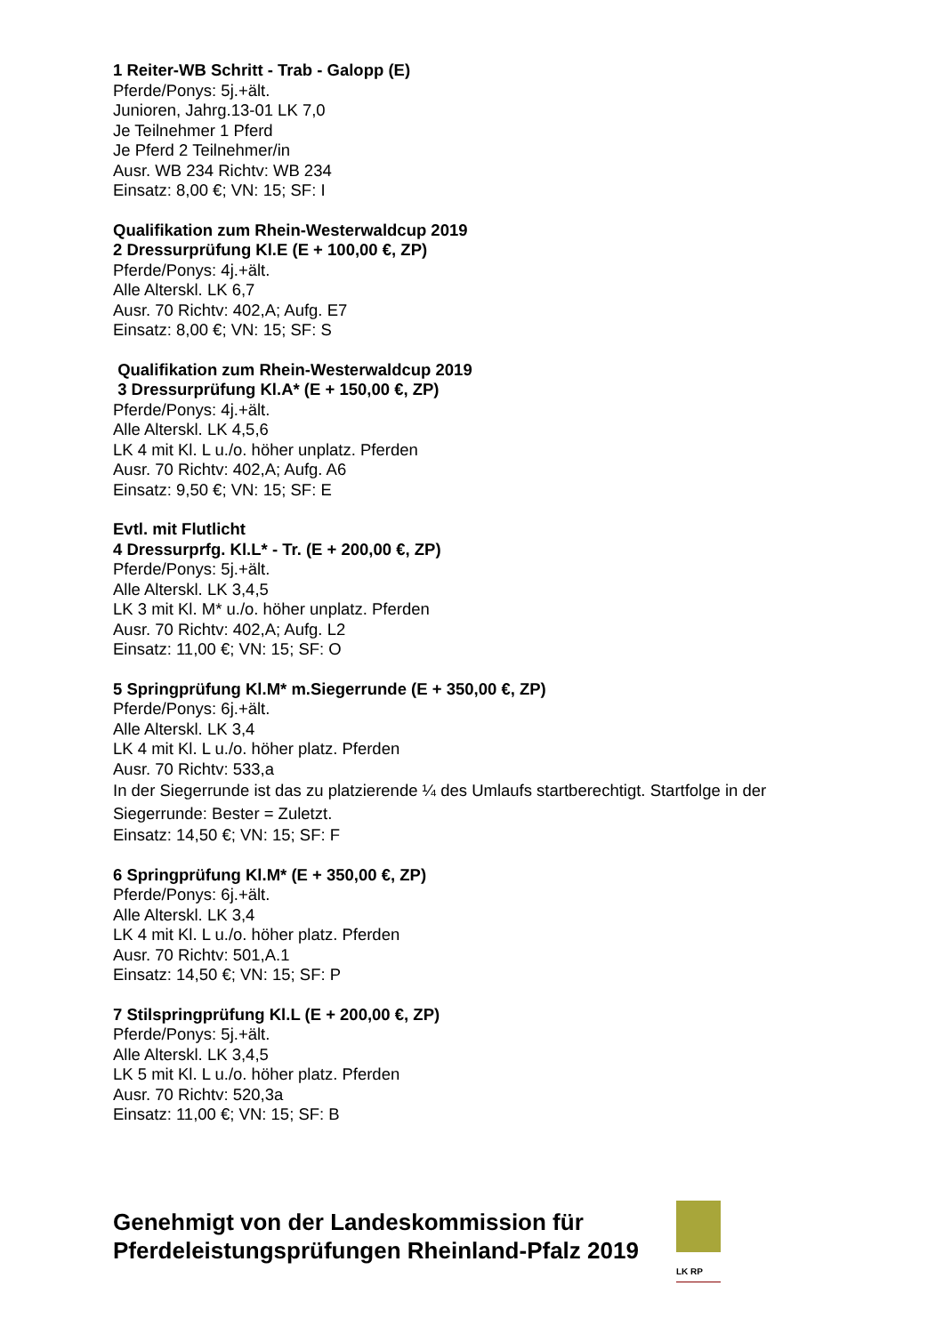1 Reiter-WB Schritt - Trab - Galopp (E)
Pferde/Ponys: 5j.+ält.
Junioren, Jahrg.13-01 LK 7,0
Je Teilnehmer 1 Pferd
Je Pferd 2 Teilnehmer/in
Ausr. WB 234 Richtv: WB 234
Einsatz: 8,00 €; VN: 15; SF: I
Qualifikation zum Rhein-Westerwaldcup 2019
2 Dressurprüfung Kl.E (E + 100,00 €, ZP)
Pferde/Ponys: 4j.+ält.
Alle Alterskl. LK 6,7
Ausr. 70 Richtv: 402,A; Aufg. E7
Einsatz: 8,00 €; VN: 15; SF: S
Qualifikation zum Rhein-Westerwaldcup 2019
3 Dressurprüfung Kl.A* (E + 150,00 €, ZP)
Pferde/Ponys: 4j.+ält.
Alle Alterskl. LK 4,5,6
LK 4 mit Kl. L u./o. höher unplatz. Pferden
Ausr. 70 Richtv: 402,A; Aufg. A6
Einsatz: 9,50 €; VN: 15; SF: E
Evtl. mit Flutlicht
4 Dressurprfg. Kl.L* - Tr. (E + 200,00 €, ZP)
Pferde/Ponys: 5j.+ält.
Alle Alterskl. LK 3,4,5
LK 3 mit Kl. M* u./o. höher unplatz. Pferden
Ausr. 70 Richtv: 402,A; Aufg. L2
Einsatz: 11,00 €; VN: 15; SF: O
5 Springprüfung Kl.M* m.Siegerrunde (E + 350,00 €, ZP)
Pferde/Ponys: 6j.+ält.
Alle Alterskl. LK 3,4
LK 4 mit Kl. L u./o. höher platz. Pferden
Ausr. 70 Richtv: 533,a
In der Siegerrunde ist das zu platzierende ¼ des Umlaufs startberechtigt. Startfolge in der Siegerrunde: Bester = Zuletzt.
Einsatz: 14,50 €; VN: 15; SF: F
6 Springprüfung Kl.M* (E + 350,00 €, ZP)
Pferde/Ponys: 6j.+ält.
Alle Alterskl. LK 3,4
LK 4 mit Kl. L u./o. höher platz. Pferden
Ausr. 70 Richtv: 501,A.1
Einsatz: 14,50 €; VN: 15; SF: P
7 Stilspringprüfung Kl.L (E + 200,00 €, ZP)
Pferde/Ponys: 5j.+ält.
Alle Alterskl. LK 3,4,5
LK 5 mit Kl. L u./o. höher platz. Pferden
Ausr. 70 Richtv: 520,3a
Einsatz: 11,00 €; VN: 15; SF: B
Genehmigt von der Landeskommission für
Pferdeleistungsprüfungen Rheinland-Pfalz 2019
LK RP